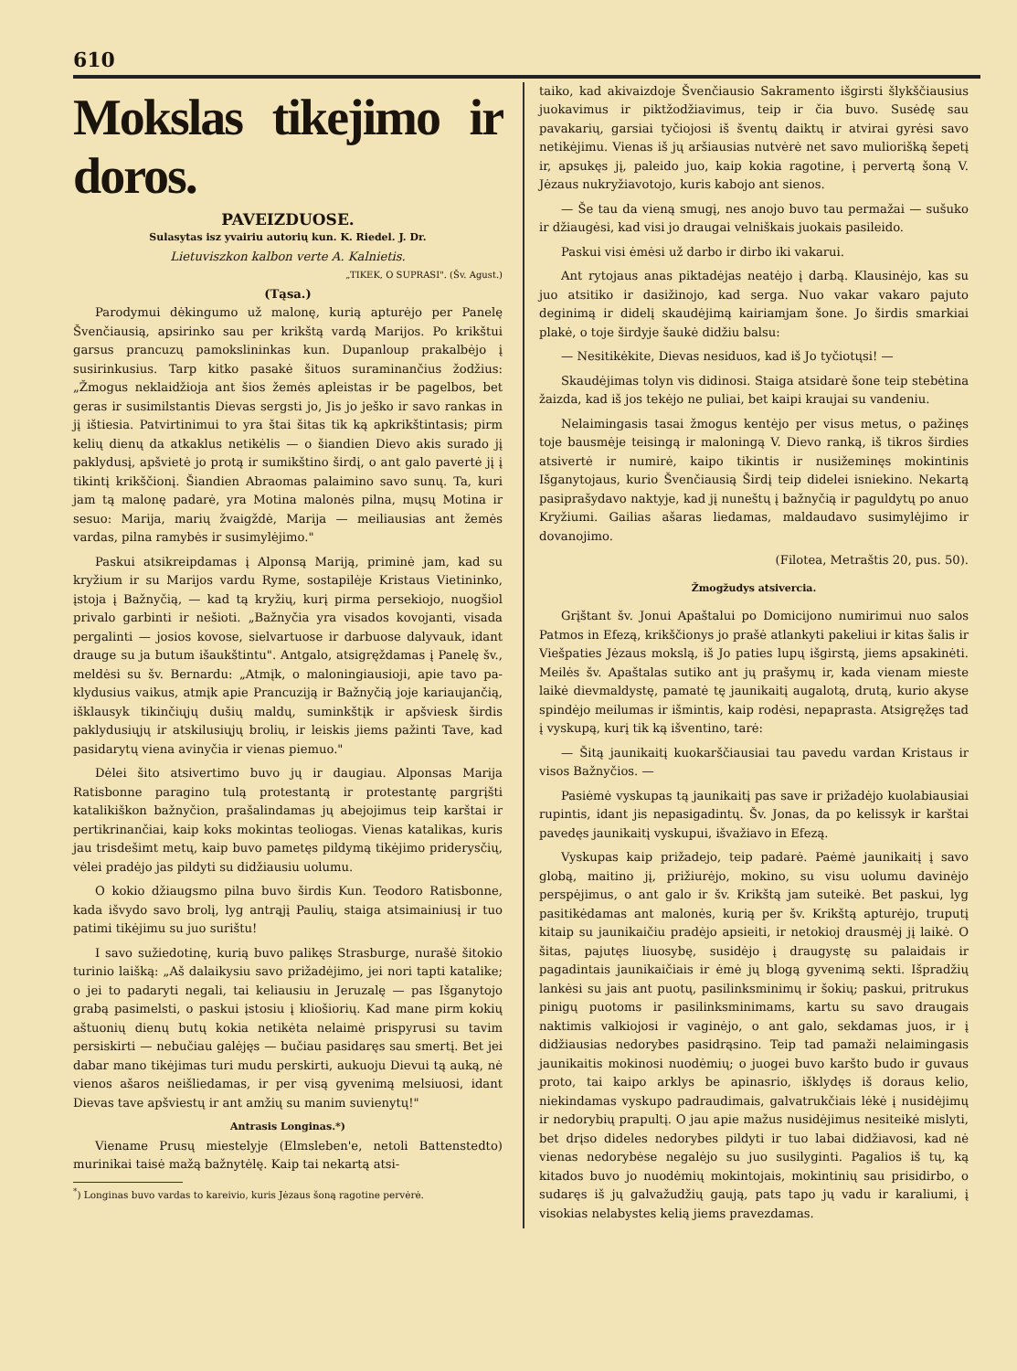610
Mokslas tikejimo ir doros.
PAVEIZDUOSE.
Sulasytas isz yvairiu autorių kun. K. Riedel. J. Dr.
Lietuviszkon kalbon verte A. Kalnietis.
„TIKEK, O SUPRASI". (Šv. Agust.)
(Tąsa.)
Parodymui dėkingumo už malonę, kurią apturėjo per Panelę Švenčiausią, apsirinko sau per krikštą vardą Marijos. Po krikštui garsus prancuzų pamokslininkas kun. Dupanloup prakalbėjo į susirinkusius. Tarp kitko pasakė šituos surami­nančius žodžius: „Žmogus neklaidžioja ant šios žemės apleis­tas ir be pagelbos, bet geras ir susimilstantis Dievas sergsti jo, Jis jo ješko ir savo rankas in jį ištiesia. Patvirtinimui to yra štai šitas tik ką apkrikštintasis; pirm kelių dienų da at­kaklus netikėlis — o šiandien Dievo akis surado jį paklydusį, apšvietė jo protą ir sumikštino širdį, o ant galo pavertė jį į tikintį krikščionį. Šiandien Abraomas palaimino savo sunų. Ta, kuri jam tą malonę padarė, yra Motina malonės pilna, mųsų Motina ir sesuo: Marija, marių žvaigždė, Marija — meiliausias ant žemės vardas, pilna ramybės ir susimylėjimo."
Paskui atsikreipdamas į Alponsą Mariją, priminė jam, kad su kryžium ir su Marijos vardu Ryme, sostapilėje Kris­taus Vietininko, įstoja į Bažnyčią, — kad tą kryžių, kurį pir­ma persekiojo, nuogšiol privalo garbinti ir nešioti. „Bažnyčia yra visados kovojanti, visada pergalinti — josios kovose, sielvartuose ir darbuose dalyvauk, idant drauge su ja butum išaukštintu". Antgalo, atsigręždamas į Panelę šv., meldėsi su šv. Bernardu: „Atmįk, o maloningiausioji, apie tavo pa­klydusius vaikus, atmįk apie Prancuziją ir Bažnyčią joje ka­riaujančią, išklausyk tikinčiųjų dušių maldų, suminkštįk ir apšviesk širdis paklydusiųjų ir atskilusiųjų brolių, ir leiskis jiems pažinti Tave, kad pasidarytų viena avinyčia ir vie­nas piemuo."
Dėlei šito atsivertimo buvo jų ir daugiau. Alponsas Marija Ratisbonne paragino tulą protestantą ir protestantę pargrįšti katalikiškon bažnyčion, prašalindamas jų abejojimus teip karštai ir pertikrinančiai, kaip koks mokintas teoliogas. Vienas katalikas, kuris jau trisdešimt metų, kaip buvo pame­tęs pildymą tikėjimo priderysčių, vėlei pradėjo jas pildyti su didžiausiu uolumu.
O kokio džiaugsmo pilna buvo širdis Kun. Teodoro Ra­tisbonne, kada išvydo savo brolį, lyg antrąjį Paulių, staiga atsimainiusį ir tuo patimi tikėjimu su juo surištu!
I savo sužiedotinę, kurią buvo palikęs Strasburge, nu­rašė šitokio turinio laišką: „Aš dalaikysiu savo prižadėjimo, jei nori tapti katalike; o jei to padaryti negali, tai keliausiu in Jeruzalę — pas Išganytojo grabą pasimelsti, o paskui įsto­siu į kliošiorių. Kad mane pirm kokių aštuonių dienų butų kokia netikėta nelaimė prispyrusi su tavim persiskirti — ne­bučiau galėjęs — bučiau pasidaręs sau smertį. Bet jei dabar mano tikėjimas turi mudu perskirti, aukuoju Dievui tą auką, nė vienos ašaros neišliedamas, ir per visą gyvenimą melsiuosi, idant Dievas tave apšviestų ir ant amžių su manim suvienytų!"
Antrasis Longinas.*)
Viename Prusų miestelyje (Elmslebеn'e, netoli Battens­tedto) murinikai taisė mažą bažnytėlę. Kaip tai nekartą atsi-
<sup>*</sup>) Longinas buvo vardas to kareivio, kuris Jėzaus šoną ragotine pervėrė.
taiko, kad akivaizdoje Švenčiausio Sakramento išgirsti šlyk­ščiausius juokavimus ir piktžodžiavimus, teip ir čia buvo. Su­sėdę sau pavakarių, garsiai tyčiojosi iš šventų daiktų ir atvi­rai gyrėsi savo netikėjimu. Vienas iš jų aršiausias nutvėrė net savo muliorišką šepetį ir, apsukęs jį, paleido juo, kaip kokia ragotine, į pervertą šoną V. Jėzaus nukryžiavotojo, ku­ris kabojo ant sienos.
— Še tau da vieną smugį, nes anojo buvo tau perma­žai — sušuko ir džiaugėsi, kad visi jo draugai velniškais juo­kais pasileido.
Paskui visi ėmėsi už darbo ir dirbo iki vakarui.
Ant rytojaus anas piktadėjas neatėjo į darbą. Klausinė­jo, kas su juo atsitiko ir dasižinojo, kad serga. Nuo vakar vakaro pajuto deginimą ir didelį skaudėjimą kairiamjam šone. Jo širdis smarkiai plakė, o toje širdyje šaukė didžiu balsu:
— Nesitikėkite, Dievas nesiduos, kad iš Jo tyčiotųsi! —
Skaudėjimas tolyn vis didinosi. Staiga atsidarė šone teip stebėtina žaizda, kad iš jos tekėjo ne puliai, bet kaipi kraujai su vandeniu.
Nelaimingasis tasai žmogus kentėjo per visus metus, o pažinęs toje bausmėje teisingą ir maloningą V. Dievo ranką, iš tikros širdies atsivertė ir numirė, kaipo tikintis ir nusižemi­nęs mokintinis Išganytojaus, kurio Švenčiausią Širdį teip di­delei isniekino. Nekartą pasiprašydavo naktyje, kad jį nu­neštų į bažnyčią ir paguldytų po anuo Kryžiumi. Gailias ašaras liedamas, maldaudavo susimylėjimo ir dovanojimo.
(Filotea, Metraštis 20, pus. 50).
Žmogžudys atsivercia.
Grįštant šv. Jonui Apaštalui po Domicijono numirimui nuo salos Patmos in Efezą, krikščionys jo prašė atlankyti pa­keliui ir kitas šalis ir Viešpaties Jėzaus mokslą, iš Jo paties lupų išgirstą, jiems apsakinėti. Meilės šv. Apaštalas sutiko ant jų prašymų ir, kada vienam mieste laikė dievmaldystę, pa­matė tę jaunikaitį augalotą, drutą, kurio akyse spindėjo mei­lumas ir išmintis, kaip rodėsi, nepaprasta. Atsigręžęs tad į vyskupą, kurį tik ką išventino, tarė:
— Šitą jaunikaitį kuokarščiausiai tau pavedu vardan Kristaus ir visos Bažnyčios. —
Pasiėmė vyskupas tą jaunikaitį pas save ir prižadėjo kuolabiausiai rupintis, idant jis nepasigadintų. Šv. Jonas, da po kelissyk ir karštai pavedęs jaunikaitį vyskupui, išvažiavo in Efezą.
Vyskupas kaip prižadejo, teip padarė. Paėmė jaunikaitį į savo globą, maitino jį, prižiurėjo, mokino, su visu uolumu davinėjo perspėjimus, o ant galo ir šv. Krikštą jam suteikė. Bet paskui, lyg pasitikėdamas ant malonės, kurią per šv. Krikštą apturėjo, truputį kitaip su jaunikaičiu pradėjo apsieiti, ir netokioj drausmėj jį laikė. O šitas, pajutęs liuosybę, susidėjo į draugystę su palaidais ir pagadintais jaunikaičiais ir ėmė jų blogą gyvenimą sekti. Išpradžių lankėsi su jais ant puotų, pasilinksminimų ir šokių; paskui, pritrukus pinigų puotoms ir pasilinksminimams, kartu su savo draugais naktimis valkio­josi ir vaginėjo, o ant galo, sekdamas juos, ir į didžiausias nedorybes pasidrąsino. Teip tad pamaži nelaimingasis jauni­kaitis mokinosi nuodėmių; o juogei buvo karšto budo ir gu­vaus proto, tai kaipo arklys be apinasrio, išklydęs iš doraus kelio, niekindamas vyskupo padraudimais, galvatrukčiais lėkė į nusidėjimų ir nedorybių prapultį. O jau apie mažus nusi­dėjimus nesiteikė mislyti, bet drįso dideles nedorybes pildyti ir tuo labai didžiavosi, kad nė vienas nedorybėse negalėjo su juo susilyginti. Pagalios iš tų, ką kitados buvo jo nuodėmių mokintojais, mokintinių sau prisidirbo, o sudaręs iš jų galva­žudžių gaują, pats tapo jų vadu ir karaliumi, į visokias nela­bystes kelią jiems pravezdamas.